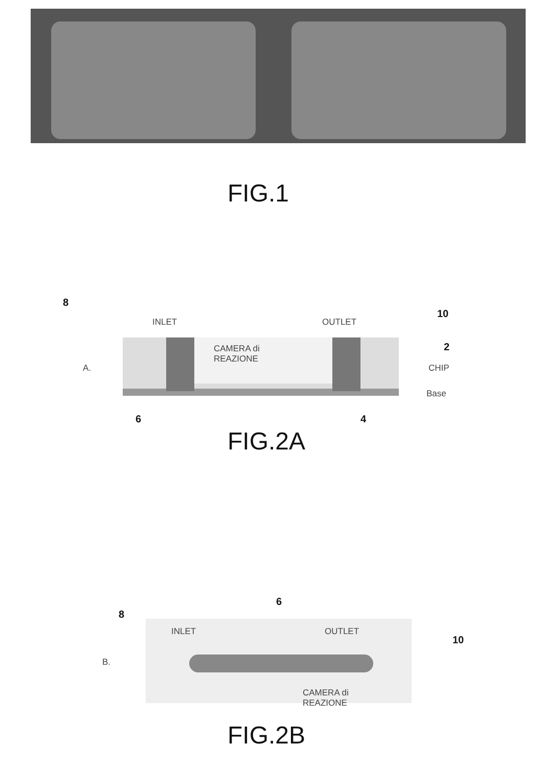FIG.1
8
INLET OUTLET
10
CAMERA di
REAZIONE
2
A. CHIP
Base
6 4
FIG.2A
6
8
INLET OUTLET
10
B.
CAMERA di
REAZIONE
FIG.2B